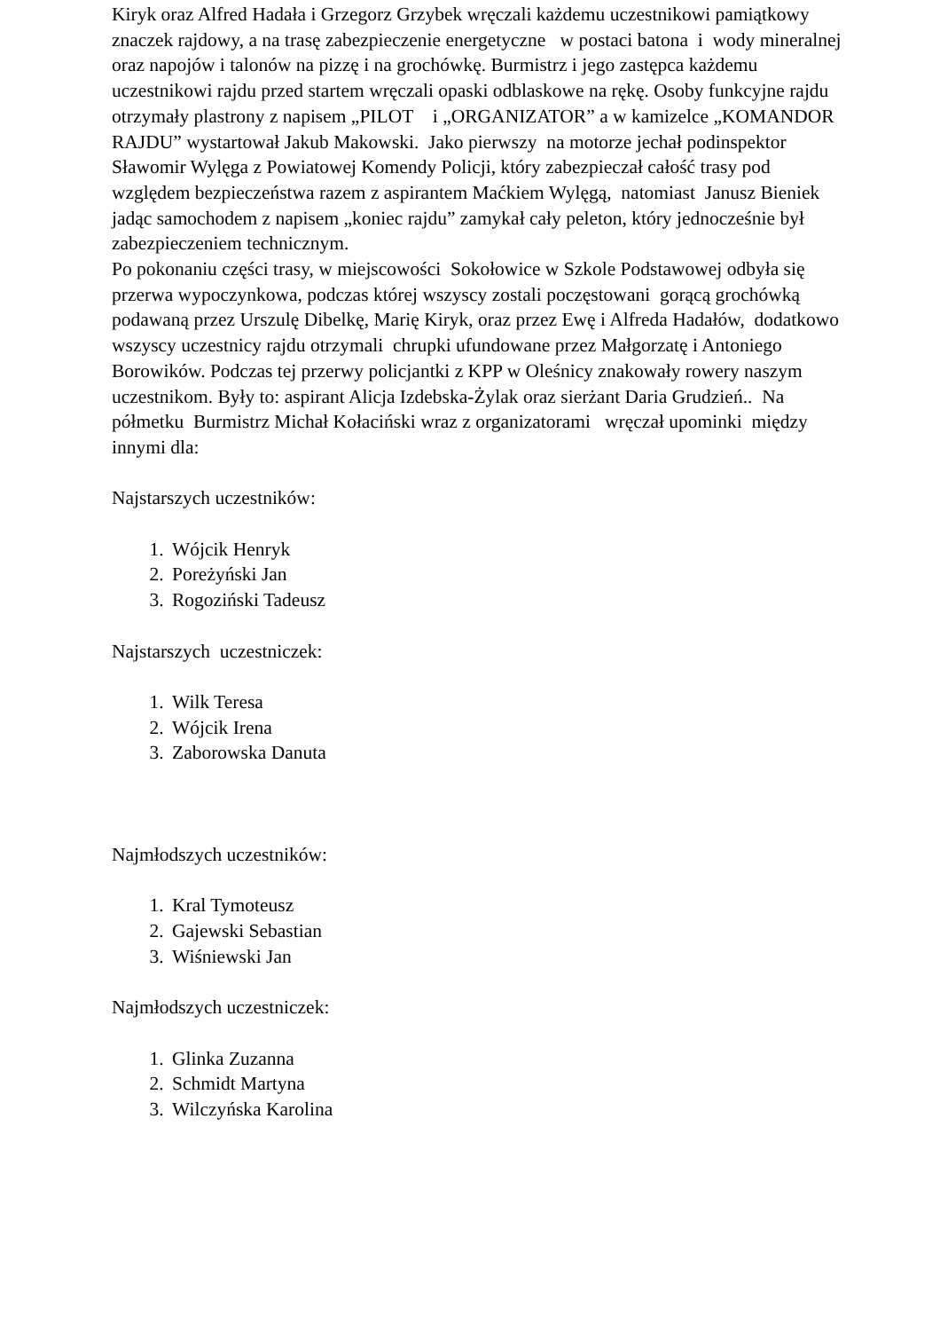Kiryk oraz Alfred Hadała i Grzegorz Grzybek wręczali każdemu uczestnikowi pamiątkowy znaczek rajdowy, a na trasę zabezpieczenie energetyczne w postaci batona i wody mineralnej oraz napojów i talonów na pizzę i na grochówkę. Burmistrz i jego zastępca każdemu uczestnikowi rajdu przed startem wręczali opaski odblaskowe na rękę. Osoby funkcyjne rajdu otrzymały plastrony z napisem „PILOT i „ORGANIZATOR” a w kamizelce „KOMANDOR RAJDU” wystartował Jakub Makowski. Jako pierwszy na motorze jechał podinspektor Sławomir Wylęga z Powiatowej Komendy Policji, który zabezpieczał całość trasy pod względem bezpieczeństwa razem z aspirantem Maćkiem Wylęgą, natomiast Janusz Bieniek jadąc samochodem z napisem „koniec rajdu” zamykał cały peleton, który jednocześnie był zabezpieczeniem technicznym.
Po pokonaniu części trasy, w miejscowości Sokołowice w Szkole Podstawowej odbyła się przerwa wypoczynkowa, podczas której wszyscy zostali poczęstowani gorącą grochówką podawaną przez Urszulę Dibelkę, Marię Kiryk, oraz przez Ewę i Alfreda Hadałów, dodatkowo wszyscy uczestnicy rajdu otrzymali chrupki ufundowane przez Małgorzatę i Antoniego Borowików. Podczas tej przerwy policjantki z KPP w Oleśnicy znakowały rowery naszym uczestnikom. Były to: aspirant Alicja Izdebska-Żylak oraz sierżant Daria Grudzień.. Na półmetku Burmistrz Michał Kołaciński wraz z organizatorami wręczał upominki między innymi dla:
Najstarszych uczestników:
1. Wójcik Henryk
2. Poreżyński Jan
3. Rogoziński Tadeusz
Najstarszych uczestniczek:
1. Wilk Teresa
2. Wójcik Irena
3. Zaborowska Danuta
Najmłodszych uczestników:
1. Kral Tymoteusz
2. Gajewski Sebastian
3. Wiśniewski Jan
Najmłodszych uczestniczek:
1. Glinka Zuzanna
2. Schmidt Martyna
3. Wilczyńska Karolina